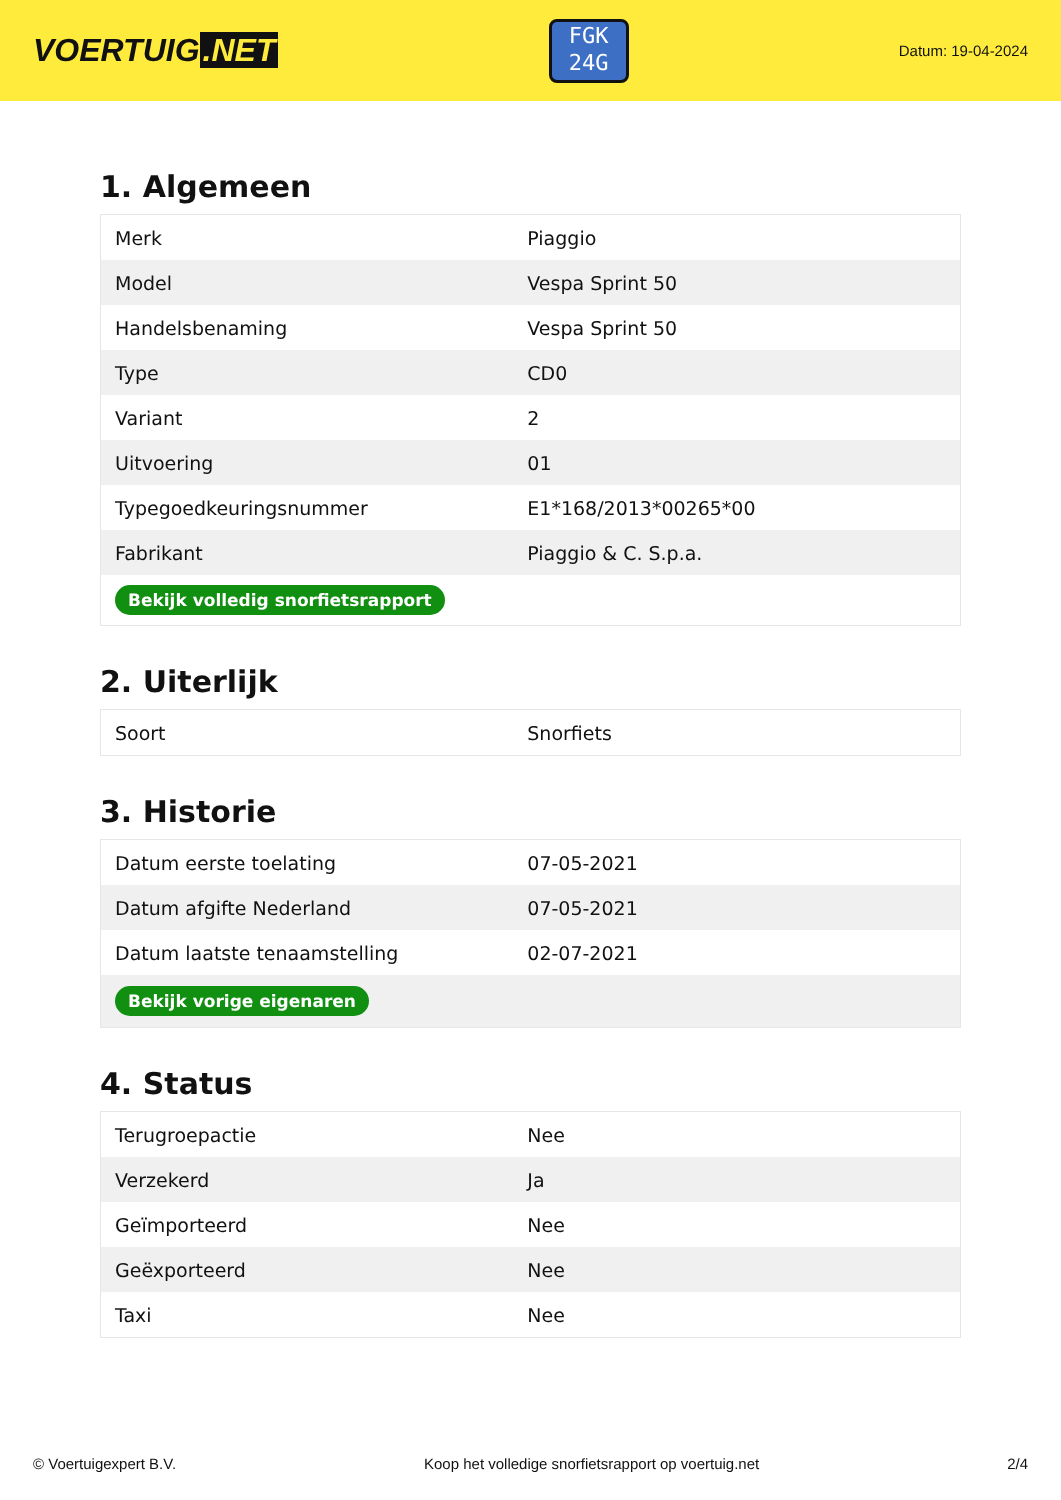VOERTUIG.NET
FGK
24G
Datum: 19-04-2024
1. Algemeen
| Merk | Piaggio |
| Model | Vespa Sprint 50 |
| Handelsbenaming | Vespa Sprint 50 |
| Type | CD0 |
| Variant | 2 |
| Uitvoering | 01 |
| Typegoedkeuringsnummer | E1*168/2013*00265*00 |
| Fabrikant | Piaggio & C. S.p.a. |
| Bekijk volledig snorfietsrapport | |
2. Uiterlijk
| Soort | Snorfiets |
3. Historie
| Datum eerste toelating | 07-05-2021 |
| Datum afgifte Nederland | 07-05-2021 |
| Datum laatste tenaamstelling | 02-07-2021 |
| Bekijk vorige eigenaren | |
4. Status
| Terugroepactie | Nee |
| Verzekerd | Ja |
| Geïmporteerd | Nee |
| Geëxporteerd | Nee |
| Taxi | Nee |
© Voertuigexpert B.V. Koop het volledige snorfietsrapport op voertuig.net 2/4